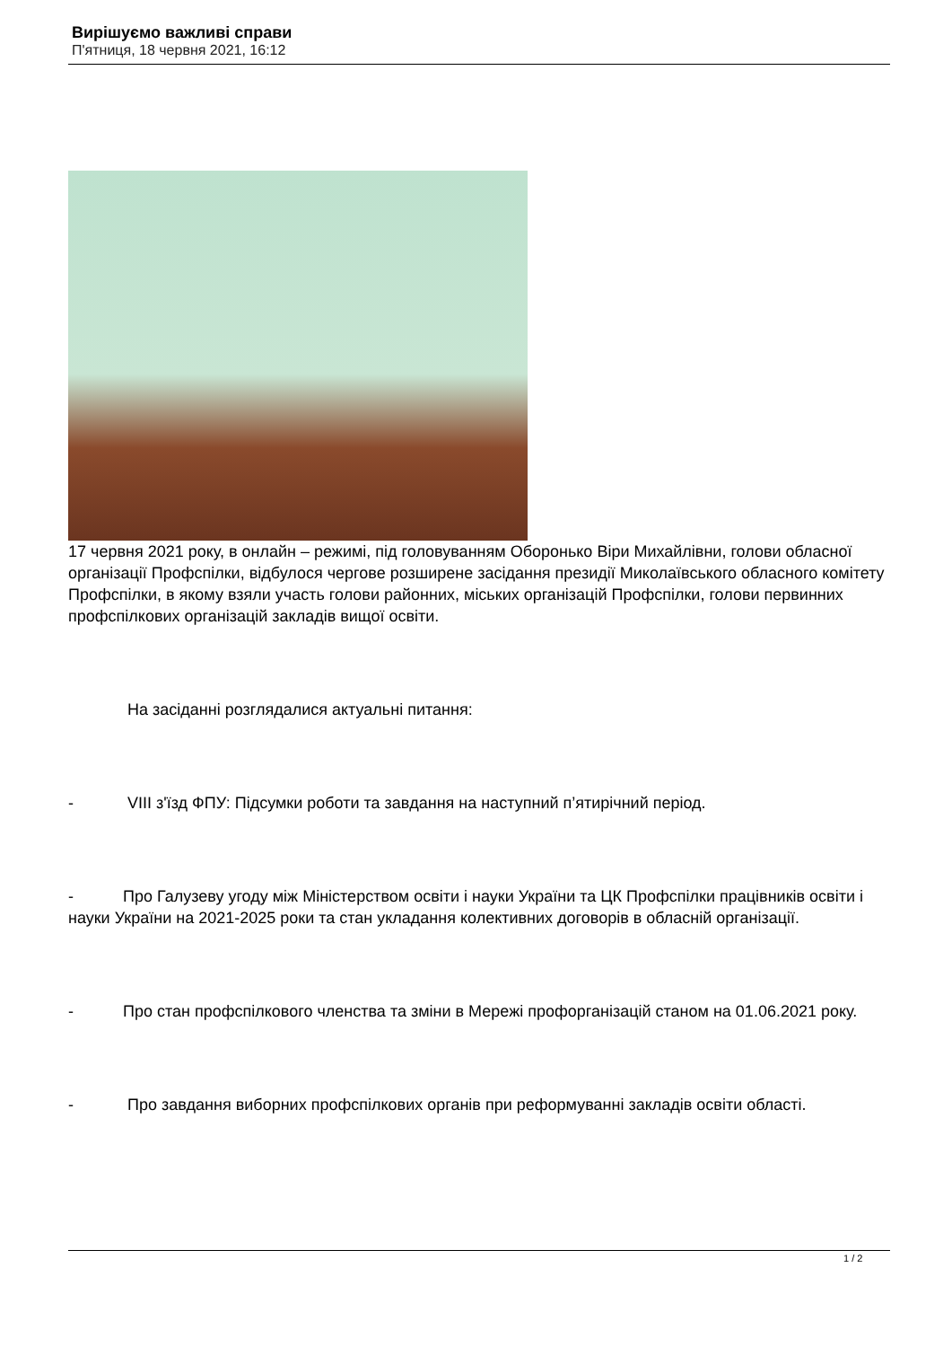Вирішуємо важливі справи
П'ятниця, 18 червня 2021, 16:12
17 червня 2021 року, в онлайн – режимі, під головуванням Оборонько Віри Михайлівни, голови обласної організації Профспілки, відбулося чергове розширене засідання президії Миколаївського обласного комітету Профспілки, в якому взяли участь голови районних, міських організацій Профспілки, голови первинних профспілкових організацій закладів вищої освіти.
На засіданні розглядалися актуальні питання:
- VIII з'їзд ФПУ: Підсумки роботи та завдання на наступний п’ятирічний період.
- Про Галузеву угоду між Міністерством освіти і науки України та ЦК Профспілки працівників освіти і науки України на 2021-2025 роки та стан укладання колективних договорів в обласній організації.
- Про стан профспілкового членства та зміни в Мережі профорганізацій станом на 01.06.2021 року.
- Про завдання виборних профспілкових органів при реформуванні закладів освіти області.
1 / 2